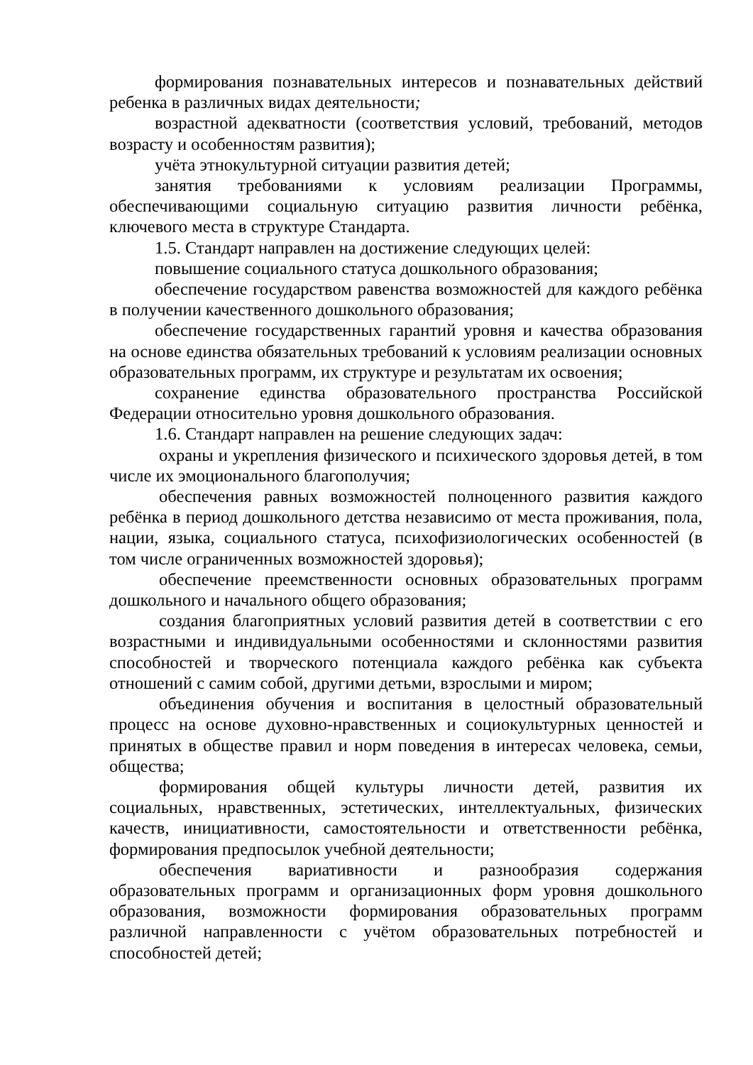формирования познавательных интересов и познавательных действий ребенка в различных видах деятельности;
возрастной адекватности (соответствия условий, требований, методов возрасту и особенностям развития);
учёта этнокультурной ситуации развития детей;
занятия требованиями к условиям реализации Программы, обеспечивающими социальную ситуацию развития личности ребёнка, ключевого места в структуре Стандарта.
1.5. Стандарт направлен на достижение следующих целей:
повышение социального статуса дошкольного образования;
обеспечение государством равенства возможностей для каждого ребёнка в получении качественного дошкольного образования;
обеспечение государственных гарантий уровня и качества образования на основе единства обязательных требований к условиям реализации основных образовательных программ, их структуре и результатам их освоения;
сохранение единства образовательного пространства Российской Федерации относительно уровня дошкольного образования.
1.6. Стандарт направлен на решение следующих задач:
охраны и укрепления физического и психического здоровья детей, в том числе их эмоционального благополучия;
обеспечения равных возможностей полноценного развития каждого ребёнка в период дошкольного детства независимо от места проживания, пола, нации, языка, социального статуса, психофизиологических особенностей (в том числе ограниченных возможностей здоровья);
обеспечение преемственности основных образовательных программ дошкольного и начального общего образования;
создания благоприятных условий развития детей в соответствии с его возрастными и индивидуальными особенностями и склонностями развития способностей и творческого потенциала каждого ребёнка как субъекта отношений с самим собой, другими детьми, взрослыми и миром;
объединения обучения и воспитания в целостный образовательный процесс на основе духовно-нравственных и социокультурных ценностей и принятых в обществе правил и норм поведения в интересах человека, семьи, общества;
формирования общей культуры личности детей, развития их социальных, нравственных, эстетических, интеллектуальных, физических качеств, инициативности, самостоятельности и ответственности ребёнка, формирования предпосылок учебной деятельности;
обеспечения вариативности и разнообразия содержания образовательных программ и организационных форм уровня дошкольного образования, возможности формирования образовательных программ различной направленности с учётом образовательных потребностей и способностей детей;